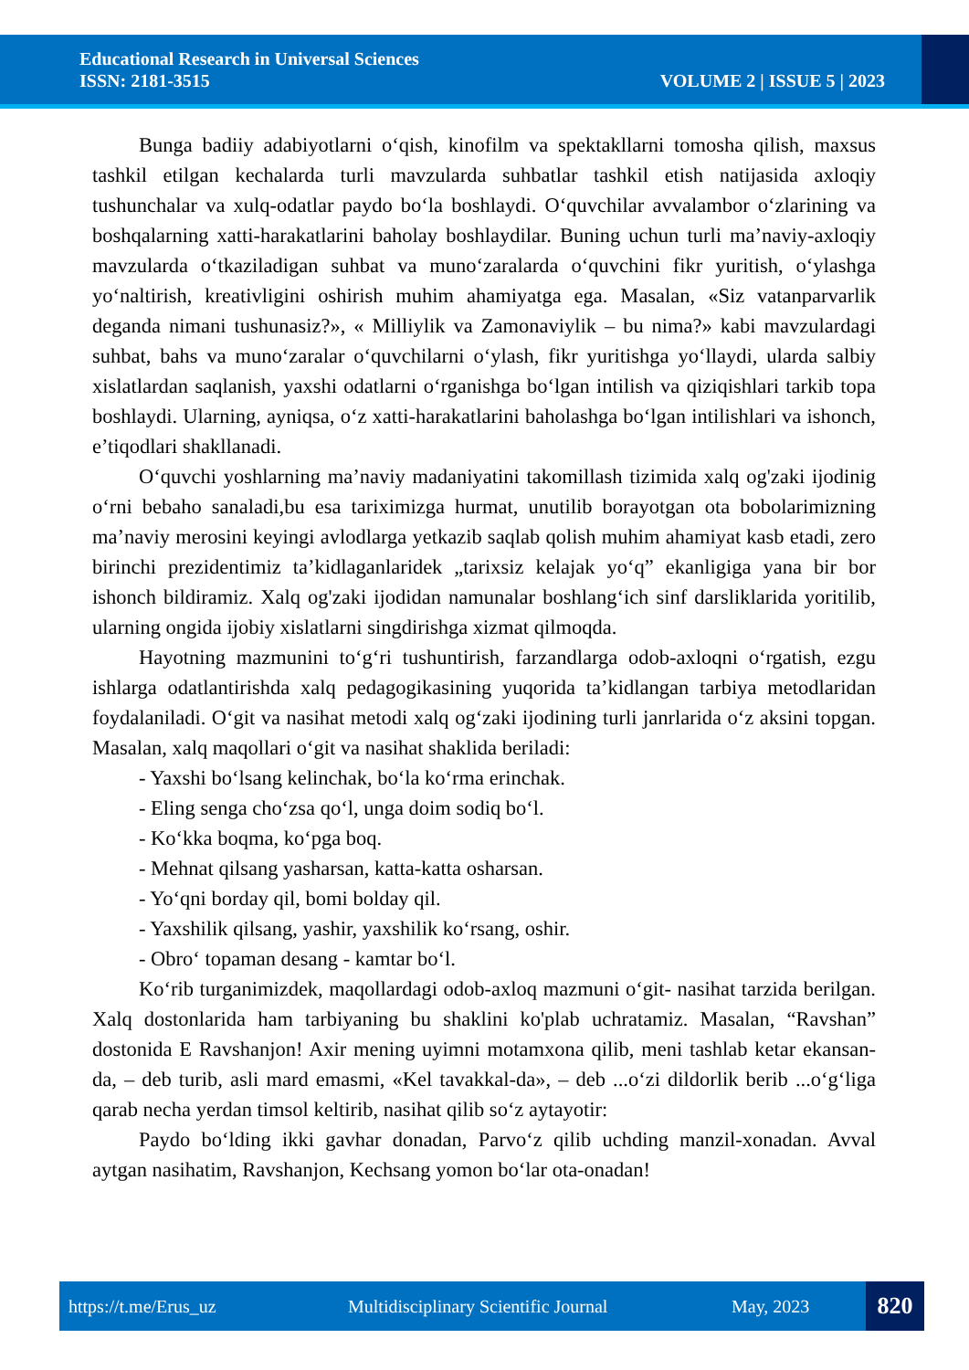Educational Research in Universal Sciences
ISSN: 2181-3515
VOLUME 2 | ISSUE 5 | 2023
Bunga badiiy adabiyotlarni o‘qish, kinofilm va spektakllarni tomosha qilish, maxsus tashkil etilgan kechalarda turli mavzularda suhbatlar tashkil etish natijasida axloqiy tushunchalar va xulq-odatlar paydo bo‘la boshlaydi. O‘quvchilar avvalambor o‘zlarining va boshqalarning xatti-harakatlarini baholay boshlaydilar. Buning uchun turli ma’naviy-axloqiy mavzularda o‘tkaziladigan suhbat va muno‘zaralarda o‘quvchini fikr yuritish, o‘ylashga yo‘naltirish, kreativligini oshirish muhim ahamiyatga ega. Masalan, «Siz vatanparvarlik deganda nimani tushunasiz?», « Milliylik va Zamonaviylik – bu nima?» kabi mavzulardagi suhbat, bahs va muno‘zaralar o‘quvchilarni o‘ylash, fikr yuritishga yo‘llaydi, ularda salbiy xislatlardan saqlanish, yaxshi odatlarni o‘rganishga bo‘lgan intilish va qiziqishlari tarkib topa boshlaydi. Ularning, ayniqsa, o‘z xatti-harakatlarini baholashga bo‘lgan intilishlari va ishonch, e’tiqodlari shakllanadi.
O‘quvchi yoshlarning ma’naviy madaniyatini takomillash tizimida xalq og'zaki ijodinig o‘rni bebaho sanaladi,bu esa tariximizga hurmat, unutilib borayotgan ota bobolarimizning ma’naviy merosini keyingi avlodlarga yetkazib saqlab qolish muhim ahamiyat kasb etadi, zero birinchi prezidentimiz ta’kidlaganlaridek „tarixsiz kelajak yo‘q” ekanligiga yana bir bor ishonch bildiramiz. Xalq og'zaki ijodidan namunalar boshlang‘ich sinf darsliklarida yoritilib, ularning ongida ijobiy xislatlarni singdirishga xizmat qilmoqda.
Hayotning mazmunini to‘g‘ri tushuntirish, farzandlarga odob-axloqni o‘rgatish, ezgu ishlarga odatlantirishda xalq pedagogikasining yuqorida ta’kidlangan tarbiya metodlaridan foydalaniladi. O‘git va nasihat metodi xalq og‘zaki ijodining turli janrlarida o‘z aksini topgan. Masalan, xalq maqollari o‘git va nasihat shaklida beriladi:
- Yaxshi bo‘lsang kelinchak, bo‘la ko‘rma erinchak.
- Eling senga cho‘zsa qo‘l, unga doim sodiq bo‘l.
- Ko‘kka boqma, ko‘pga boq.
- Mehnat qilsang yasharsan, katta-katta osharsan.
- Yo‘qni borday qil, bomi bolday qil.
- Yaxshilik qilsang, yashir, yaxshilik ko‘rsang, oshir.
- Obro‘ topaman desang - kamtar bo‘l.
Ko‘rib turganimizdek, maqollardagi odob-axloq mazmuni o‘git- nasihat tarzida berilgan. Xalq dostonlarida ham tarbiyaning bu shaklini ko'plab uchratamiz. Masalan, “Ravshan” dostonida E Ravshanjon! Axir mening uyimni motamxona qilib, meni tashlab ketar ekansan-da, – deb turib, asli mard emasmi, «Kel tavakkal-da», – deb ...o‘zi dildorlik berib ...o‘g‘liga qarab necha yerdan timsol keltirib, nasihat qilib so‘z aytayotir:
Paydo bo‘lding ikki gavhar donadan, Parvo‘z qilib uchding manzil-xonadan. Avval aytgan nasihatim, Ravshanjon, Kechsang yomon bo‘lar ota-onadan!
https://t.me/Erus_uz Multidisciplinary Scientific Journal May, 2023 820